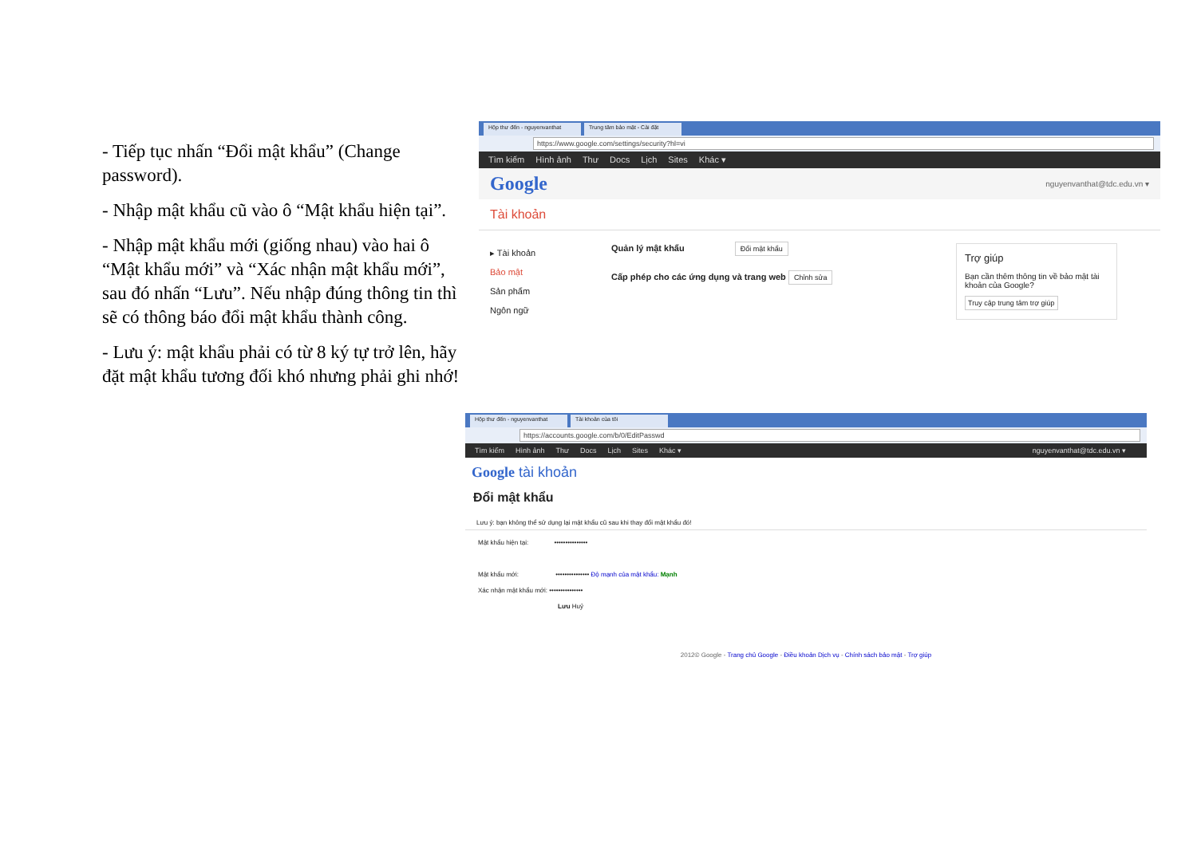- Tiếp tục nhấn “Đổi mật khẩu” (Change password).
- Nhập mật khẩu cũ vào ô “Mật khẩu hiện tại”.
- Nhập mật khẩu mới (giống nhau) vào hai ô “Mật khẩu mới” và “Xác nhận mật khẩu mới”, sau đó nhấn “Lưu”. Nếu nhập đúng thông tin thì sẽ có thông báo đổi mật khẩu thành công.
- Lưu ý: mật khẩu phải có từ 8 ký tự trở lên, hãy đặt mật khẩu tương đối khó nhưng phải ghi nhớ!
Hộp thư đến - nguyenvanthat Trung tâm bảo mật - Cài đặt
https://www.google.com/settings/security?hl=vi
Tìm kiếm Hình ảnh Thư Docs Lịch Sites Khác ▾
Google nguyenvanthat@tdc.edu.vn ▾
Tài khoản
▸ Tài khoản
Bảo mật
Sản phẩm
Ngôn ngữ
Quản lý mật khẩu Đổi mật khẩu
Cấp phép cho các ứng dụng và trang web Chỉnh sửa
Trợ giúp
Bạn cần thêm thông tin về bảo mật tài khoản của Google?
Truy cập trung tâm trợ giúp
Hộp thư đến - nguyenvanthat Tài khoản của tôi
https://accounts.google.com/b/0/EditPasswd
Tìm kiếm Hình ảnh Thư Docs Lịch Sites Khác ▾ nguyenvanthat@tdc.edu.vn ▾
Google tài khoản
Đổi mật khẩu
Lưu ý: bạn không thể sử dụng lại mật khẩu cũ sau khi thay đổi mật khẩu đó!
Mật khẩu hiện tại: •••••••••••••••
Mật khẩu mới: ••••••••••••••• Độ mạnh của mật khẩu: Mạnh
Xác nhận mật khẩu mới: •••••••••••••••
Lưu Huỷ
2012© Google - Trang chủ Google - Điều khoản Dịch vụ - Chính sách bảo mật - Trợ giúp